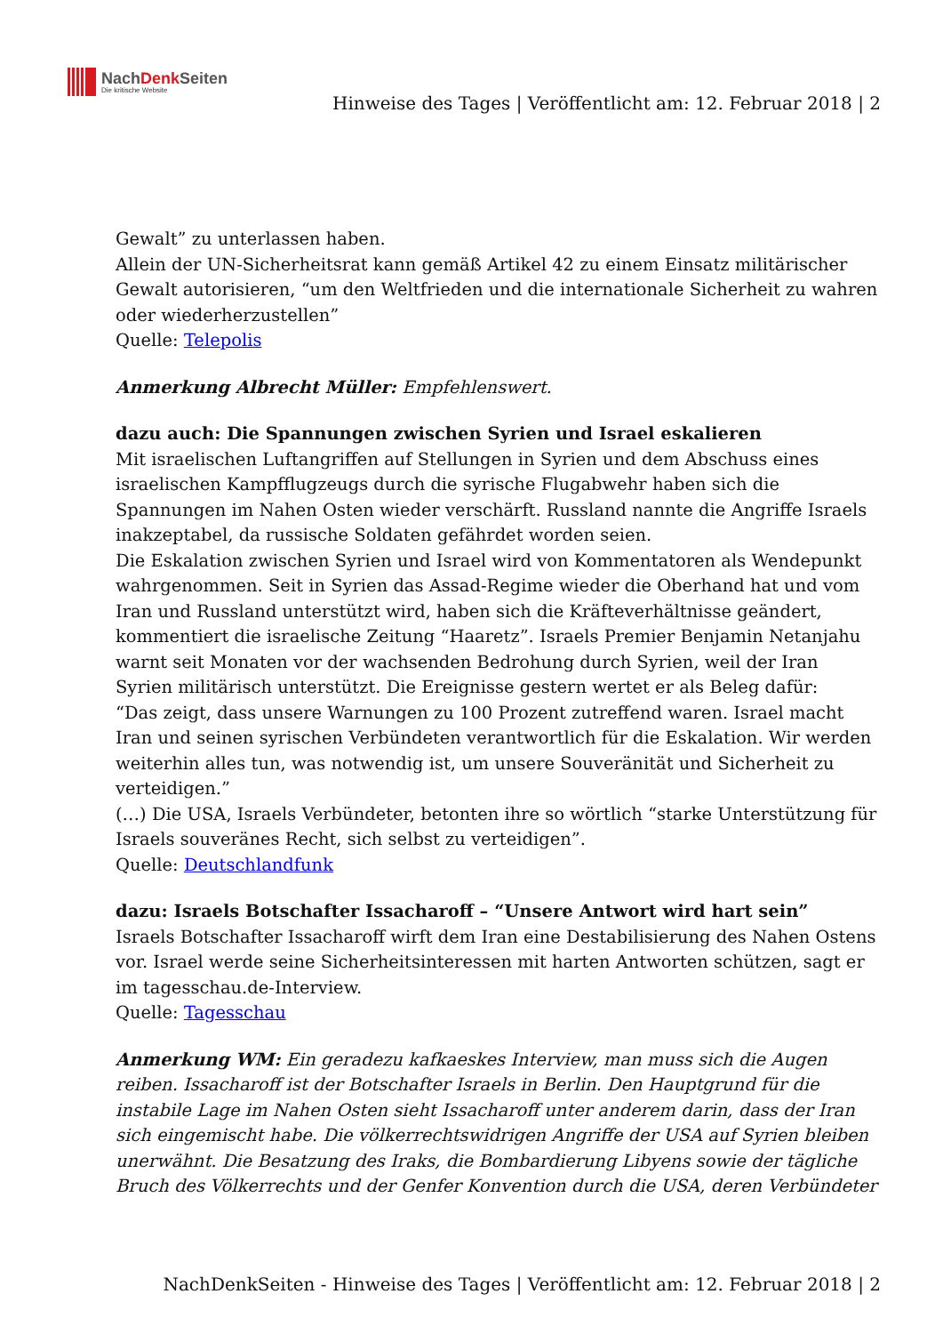NachDenk Seiten
Die kritische Website
Hinweise des Tages | Veröffentlicht am: 12. Februar 2018 | 2
Gewalt” zu unterlassen haben.
Allein der UN-Sicherheitsrat kann gemäß Artikel 42 zu einem Einsatz militärischer Gewalt autorisieren, “um den Weltfrieden und die internationale Sicherheit zu wahren oder wiederherzustellen”
Quelle: Telepolis
Anmerkung Albrecht Müller: Empfehlenswert.
dazu auch: Die Spannungen zwischen Syrien und Israel eskalieren
Mit israelischen Luftangriffen auf Stellungen in Syrien und dem Abschuss eines israelischen Kampfflugzeugs durch die syrische Flugabwehr haben sich die Spannungen im Nahen Osten wieder verschärft. Russland nannte die Angriffe Israels inakzeptabel, da russische Soldaten gefährdet worden seien.
Die Eskalation zwischen Syrien und Israel wird von Kommentatoren als Wendepunkt wahrgenommen. Seit in Syrien das Assad-Regime wieder die Oberhand hat und vom Iran und Russland unterstützt wird, haben sich die Kräfteverhältnisse geändert, kommentiert die israelische Zeitung “Haaretz”. Israels Premier Benjamin Netanjahu warnt seit Monaten vor der wachsenden Bedrohung durch Syrien, weil der Iran Syrien militärisch unterstützt. Die Ereignisse gestern wertet er als Beleg dafür:
“Das zeigt, dass unsere Warnungen zu 100 Prozent zutreffend waren. Israel macht Iran und seinen syrischen Verbündeten verantwortlich für die Eskalation. Wir werden weiterhin alles tun, was notwendig ist, um unsere Souveränität und Sicherheit zu verteidigen.”
(…) Die USA, Israels Verbündeter, betonten ihre so wörtlich “starke Unterstützung für Israels souveränes Recht, sich selbst zu verteidigen”.
Quelle: Deutschlandfunk
dazu: Israels Botschafter Issacharoff – “Unsere Antwort wird hart sein”
Israels Botschafter Issacharoff wirft dem Iran eine Destabilisierung des Nahen Ostens vor. Israel werde seine Sicherheitsinteressen mit harten Antworten schützen, sagt er im tagesschau.de-Interview.
Quelle: Tagesschau
Anmerkung WM: Ein geradezu kafkaeskes Interview, man muss sich die Augen reiben. Issacharoff ist der Botschafter Israels in Berlin. Den Hauptgrund für die instabile Lage im Nahen Osten sieht Issacharoff unter anderem darin, dass der Iran sich eingemischt habe. Die völkerrechtswidrigen Angriffe der USA auf Syrien bleiben unerwähnt. Die Besatzung des Iraks, die Bombardierung Libyens sowie der tägliche Bruch des Völkerrechts und der Genfer Konvention durch die USA, deren Verbündeter
NachDenkSeiten - Hinweise des Tages | Veröffentlicht am: 12. Februar 2018 | 2